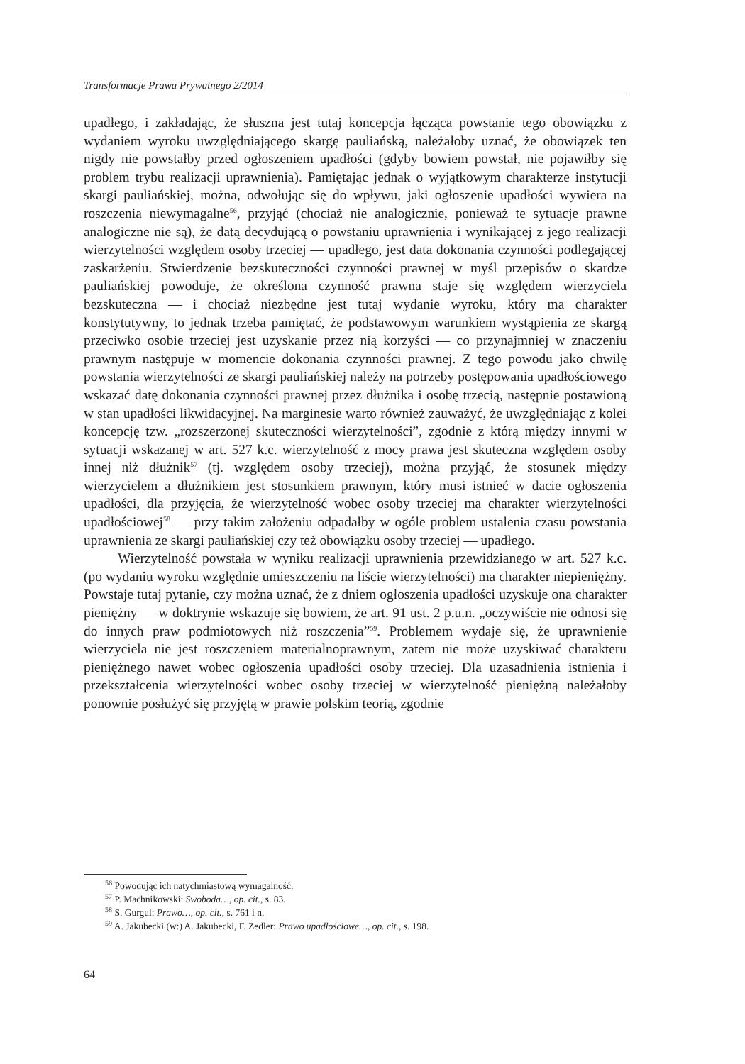Transformacje Prawa Prywatnego 2/2014
upadłego, i zakładając, że słuszna jest tutaj koncepcja łącząca powstanie tego obowiązku z wydaniem wyroku uwzględniającego skargę pauliańską, należałoby uznać, że obowiązek ten nigdy nie powstałby przed ogłoszeniem upadłości (gdyby bowiem powstał, nie pojawiłby się problem trybu realizacji uprawnienia). Pamiętając jednak o wyjątkowym charakterze instytucji skargi pauliańskiej, można, odwołując się do wpływu, jaki ogłoszenie upadłości wywiera na roszczenia niewymagalne<sup>56</sup>, przyjąć (chociaż nie analogicznie, ponieważ te sytuacje prawne analogiczne nie są), że datą decydującą o powstaniu uprawnienia i wynikającej z jego realizacji wierzytelności względem osoby trzeciej — upadłego, jest data dokonania czynności podlegającej zaskarżeniu. Stwierdzenie bezskuteczności czynności prawnej w myśl przepisów o skardze pauliańskiej powoduje, że określona czynność prawna staje się względem wierzyciela bezskuteczna — i chociaż niezbędne jest tutaj wydanie wyroku, który ma charakter konstytutywny, to jednak trzeba pamiętać, że podstawowym warunkiem wystąpienia ze skargą przeciwko osobie trzeciej jest uzyskanie przez nią korzyści — co przynajmniej w znaczeniu prawnym następuje w momencie dokonania czynności prawnej. Z tego powodu jako chwilę powstania wierzytelności ze skargi pauliańskiej należy na potrzeby postępowania upadłościowego wskazać datę dokonania czynności prawnej przez dłużnika i osobę trzecią, następnie postawioną w stan upadłości likwidacyjnej. Na marginesie warto również zauważyć, że uwzględniając z kolei koncepcję tzw. „rozszerzonej skuteczności wierzytelności”, zgodnie z którą między innymi w sytuacji wskazanej w art. 527 k.c. wierzytelność z mocy prawa jest skuteczna względem osoby innej niż dłużnik<sup>57</sup> (tj. względem osoby trzeciej), można przyjąć, że stosunek między wierzycielem a dłużnikiem jest stosunkiem prawnym, który musi istnieć w dacie ogłoszenia upadłości, dla przyjęcia, że wierzytelność wobec osoby trzeciej ma charakter wierzytelności upadłościowej<sup>58</sup> — przy takim założeniu odpadałby w ogóle problem ustalenia czasu powstania uprawnienia ze skargi pauliańskiej czy też obowiązku osoby trzeciej — upadłego.
Wierzytelność powstała w wyniku realizacji uprawnienia przewidzianego w art. 527 k.c. (po wydaniu wyroku względnie umieszczeniu na liście wierzytelności) ma charakter niepieniężny. Powstaje tutaj pytanie, czy można uznać, że z dniem ogłoszenia upadłości uzyskuje ona charakter pieniężny — w doktrynie wskazuje się bowiem, że art. 91 ust. 2 p.u.n. „oczywiście nie odnosi się do innych praw podmiotowych niż roszczenia”<sup>59</sup>. Problemem wydaje się, że uprawnienie wierzyciela nie jest roszczeniem materialnoprawnym, zatem nie może uzyskiwać charakteru pieniężnego nawet wobec ogłoszenia upadłości osoby trzeciej. Dla uzasadnienia istnienia i przekształcenia wierzytelności wobec osoby trzeciej w wierzytelność pieniężną należałoby ponownie posłużyć się przyjętą w prawie polskim teorią, zgodnie
<sup>56</sup> Powodując ich natychmiastową wymagalność.
<sup>57</sup> P. Machnikowski: Swoboda…, op. cit., s. 83.
<sup>58</sup> S. Gurgul: Prawo…, op. cit., s. 761 i n.
<sup>59</sup> A. Jakubecki (w:) A. Jakubecki, F. Zedler: Prawo upadłościowe…, op. cit., s. 198.
64